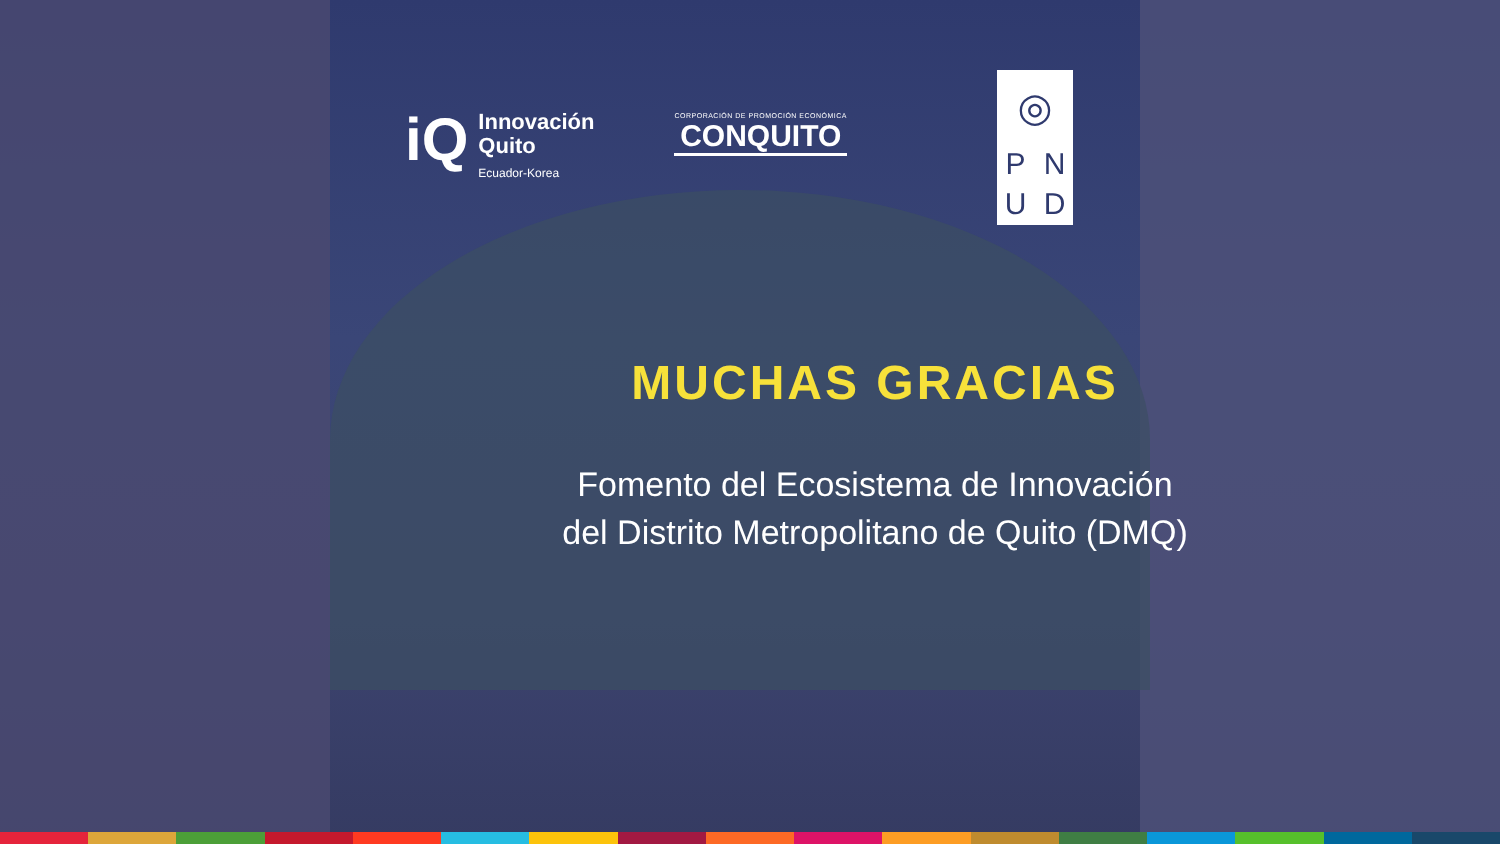iQ
Innovación
Quito
Ecuador-Korea
CORPORACIÓN DE PROMOCIÓN ECONÓMICA
CONQUITO
◎
P
N
U
D
MUCHAS GRACIAS
Fomento del Ecosistema de Innovación
del Distrito Metropolitano de Quito (DMQ)